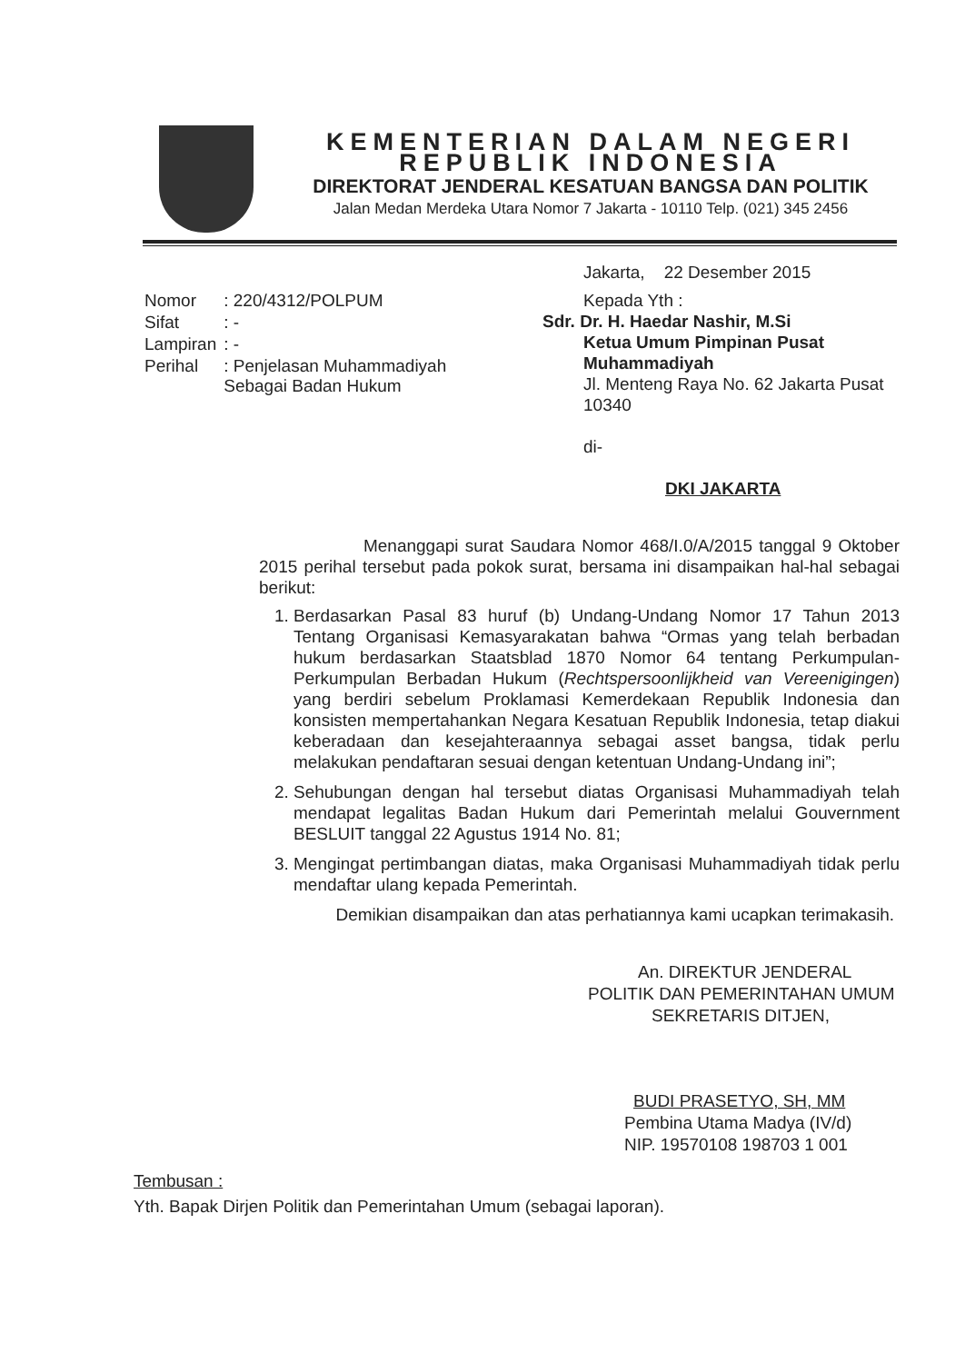KEMENTERIAN DALAM NEGERI
REPUBLIK INDONESIA
DIREKTORAT JENDERAL KESATUAN BANGSA DAN POLITIK
Jalan Medan Merdeka Utara Nomor 7 Jakarta - 10110 Telp. (021) 345 2456
| Nomor | : 220/4312/POLPUM |
| Sifat | : - |
| Lampiran | : - |
| Perihal | : Penjelasan Muhammadiyah Sebagai Badan Hukum |
Jakarta, 22 Desember 2015
Kepada Yth :
Sdr. Dr. H. Haedar Nashir, M.Si
Ketua Umum Pimpinan Pusat
Muhammadiyah
Jl. Menteng Raya No. 62 Jakarta Pusat
10340
di-
DKI JAKARTA
Menanggapi surat Saudara Nomor 468/I.0/A/2015 tanggal 9 Oktober 2015 perihal tersebut pada pokok surat, bersama ini disampaikan hal-hal sebagai berikut:
1. Berdasarkan Pasal 83 huruf (b) Undang-Undang Nomor 17 Tahun 2013 Tentang Organisasi Kemasyarakatan bahwa “Ormas yang telah berbadan hukum berdasarkan Staatsblad 1870 Nomor 64 tentang Perkumpulan-Perkumpulan Berbadan Hukum (Rechtspersoonlijkheid van Vereenigingen) yang berdiri sebelum Proklamasi Kemerdekaan Republik Indonesia dan konsisten mempertahankan Negara Kesatuan Republik Indonesia, tetap diakui keberadaan dan kesejahteraannya sebagai asset bangsa, tidak perlu melakukan pendaftaran sesuai dengan ketentuan Undang-Undang ini”;
2. Sehubungan dengan hal tersebut diatas Organisasi Muhammadiyah telah mendapat legalitas Badan Hukum dari Pemerintah melalui Gouvernment BESLUIT tanggal 22 Agustus 1914 No. 81;
3. Mengingat pertimbangan diatas, maka Organisasi Muhammadiyah tidak perlu mendaftar ulang kepada Pemerintah.
Demikian disampaikan dan atas perhatiannya kami ucapkan terimakasih.
An. DIREKTUR JENDERAL
POLITIK DAN PEMERINTAHAN UMUM
SEKRETARIS DITJEN,
BUDI PRASETYO, SH, MM
Pembina Utama Madya (IV/d)
NIP. 19570108 198703 1 001
Tembusan :
Yth. Bapak Dirjen Politik dan Pemerintahan Umum (sebagai laporan).